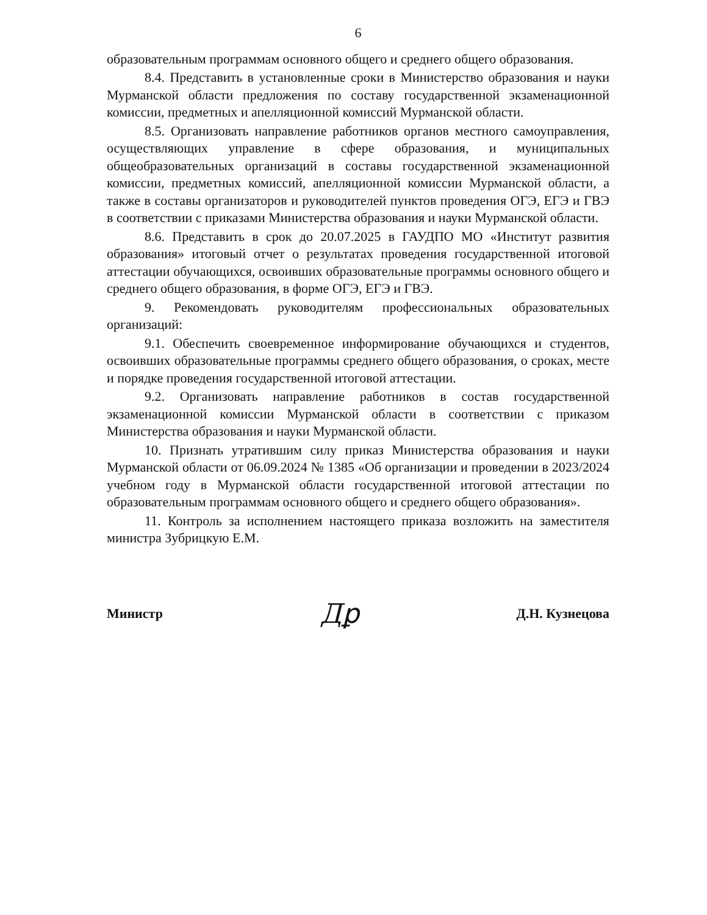6
образовательным программам основного общего и среднего общего образования.
8.4. Представить в установленные сроки в Министерство образования и науки Мурманской области предложения по составу государственной экзаменационной комиссии, предметных и апелляционной комиссий Мурманской области.
8.5. Организовать направление работников органов местного самоуправления, осуществляющих управление в сфере образования, и муниципальных общеобразовательных организаций в составы государственной экзаменационной комиссии, предметных комиссий, апелляционной комиссии Мурманской области, а также в составы организаторов и руководителей пунктов проведения ОГЭ, ЕГЭ и ГВЭ в соответствии с приказами Министерства образования и науки Мурманской области.
8.6. Представить в срок до 20.07.2025 в ГАУДПО МО «Институт развития образования» итоговый отчет о результатах проведения государственной итоговой аттестации обучающихся, освоивших образовательные программы основного общего и среднего общего образования, в форме ОГЭ, ЕГЭ и ГВЭ.
9. Рекомендовать руководителям профессиональных образовательных организаций:
9.1. Обеспечить своевременное информирование обучающихся и студентов, освоивших образовательные программы среднего общего образования, о сроках, месте и порядке проведения государственной итоговой аттестации.
9.2. Организовать направление работников в состав государственной экзаменационной комиссии Мурманской области в соответствии с приказом Министерства образования и науки Мурманской области.
10. Признать утратившим силу приказ Министерства образования и науки Мурманской области от 06.09.2024 № 1385 «Об организации и проведении в 2023/2024 учебном году в Мурманской области государственной итоговой аттестации по образовательным программам основного общего и среднего общего образования».
11. Контроль за исполнением настоящего приказа возложить на заместителя министра Зубрицкую Е.М.
Министр Дꝑ Д.Н. Кузнецова